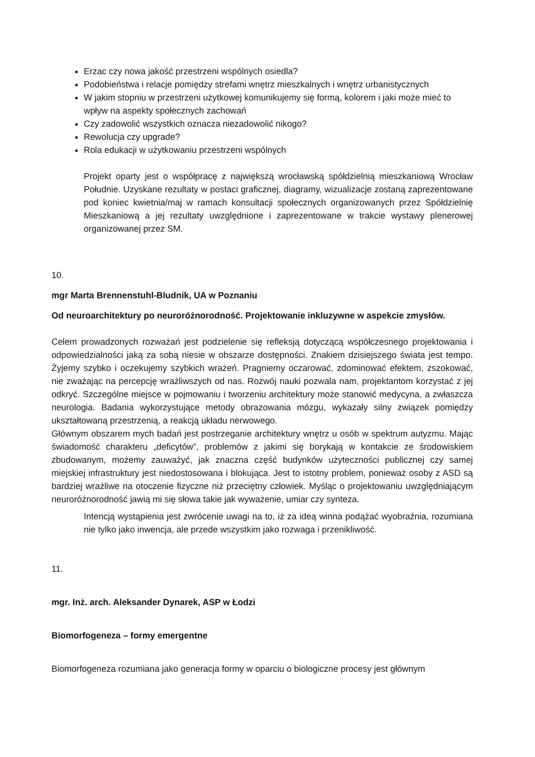Erzac czy nowa jakość przestrzeni wspólnych osiedla?
Podobieństwa i relacje pomiędzy strefami wnętrz mieszkalnych i wnętrz urbanistycznych
W jakim stopniu w przestrzeni użytkowej komunikujemy się formą, kolorem i jaki może mieć to wpływ na aspekty społecznych zachowań
Czy zadowolić wszystkich oznacza niezadowolić nikogo?
Rewolucja czy upgrade?
Rola edukacji w użytkowaniu przestrzeni wspólnych
Projekt oparty jest o współpracę z największą wrocławską spółdzielnią mieszkaniową Wrocław Południe. Uzyskane rezultaty w postaci graficznej, diagramy, wizualizacje zostaną zaprezentowane pod koniec kwietnia/maj w ramach konsultacji społecznych organizowanych przez Spółdzielnię Mieszkaniową a jej rezultaty uwzględnione i zaprezentowane w trakcie wystawy plenerowej organizowanej przez SM.
10.
mgr Marta Brennenstuhl-Bludnik, UA w Poznaniu
Od neuroarchitektury po neuroróżnorodność. Projektowanie inkluzywne w aspekcie zmysłów.
Celem prowadzonych rozważań jest podzielenie się refleksją dotyczącą współczesnego projektowania i odpowiedzialności jaką za sobą niesie w obszarze dostępności. Znakiem dzisiejszego świata jest tempo. Żyjemy szybko i oczekujemy szybkich wrażeń. Pragniemy oczarować, zdominować efektem, zszokować, nie zważając na percepcję wrażliwszych od nas. Rozwój nauki pozwala nam, projektantom korzystać z jej odkryć. Szczególne miejsce w pojmowaniu i tworzeniu architektury może stanowić medycyna, a zwłaszcza neurologia. Badania wykorzystujące metody obrazowania mózgu, wykazały silny związek pomiędzy ukształtowaną przestrzenią, a reakcją układu nerwowego.
Głównym obszarem mych badań jest postrzeganie architektury wnętrz u osób w spektrum autyzmu. Mając świadomość charakteru „deficytów”, problemów z jakimi się borykają w kontakcie ze środowiskiem zbudowanym, możemy zauważyć, jak znaczna część budynków użyteczności publicznej czy samej miejskiej infrastruktury jest niedostosowana i blokująca. Jest to istotny problem, ponieważ osoby z ASD są bardziej wrażliwe na otoczenie fizyczne niż przeciętny człowiek. Myśląc o projektowaniu uwzględniającym neuroróżnorodność jawią mi się słowa takie jak wyważenie, umiar czy synteza.
Intencją wystąpienia jest zwrócenie uwagi na to, iż za ideą winna podążać wyobraźnia, rozumiana nie tylko jako inwencja, ale przede wszystkim jako rozwaga i przenikliwość.
11.
mgr. Inż. arch. Aleksander Dynarek, ASP w Łodzi
Biomorfogeneza – formy emergentne
Biomorfogeneza rozumiana jako generacja formy w oparciu o biologiczne procesy jest głównym